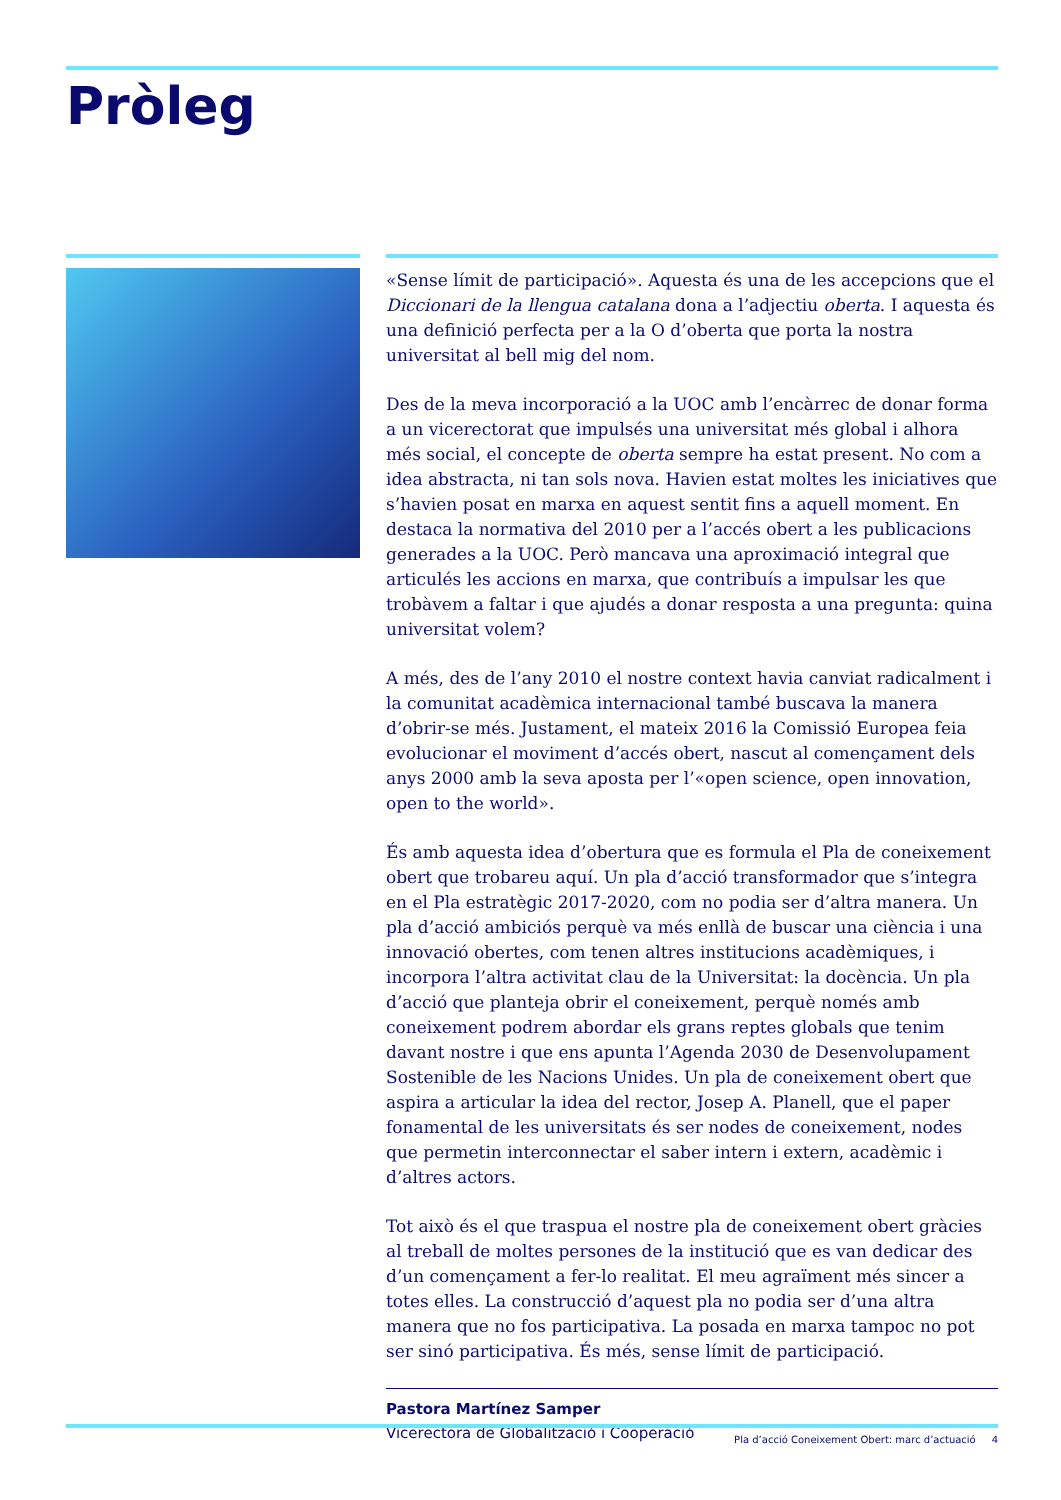Pròleg
«Sense límit de participació». Aquesta és una de les accepcions que el Diccionari de la llengua catalana dona a l’adjectiu oberta. I aquesta és una definició perfecta per a la O d’oberta que porta la nostra universitat al bell mig del nom.
Des de la meva incorporació a la UOC amb l’encàrrec de donar forma a un vicerectorat que impulsés una universitat més global i alhora més social, el concepte de oberta sempre ha estat present. No com a idea abstracta, ni tan sols nova. Havien estat moltes les iniciatives que s’havien posat en marxa en aquest sentit fins a aquell moment. En destaca la normativa del 2010 per a l’accés obert a les publicacions generades a la UOC. Però mancava una aproximació integral que articulés les accions en marxa, que contribuís a impulsar les que trobàvem a faltar i que ajudés a donar resposta a una pregunta: quina universitat volem?
A més, des de l’any 2010 el nostre context havia canviat radicalment i la comunitat acadèmica internacional també buscava la manera d’obrir-se més. Justament, el mateix 2016 la Comissió Europea feia evolucionar el moviment d’accés obert, nascut al començament dels anys 2000 amb la seva aposta per l’«open science, open innovation, open to the world».
És amb aquesta idea d’obertura que es formula el Pla de coneixement obert que trobareu aquí. Un pla d’acció transformador que s’integra en el Pla estratègic 2017-2020, com no podia ser d’altra manera. Un pla d’acció ambiciós perquè va més enllà de buscar una ciència i una innovació obertes, com tenen altres institucions acadèmiques, i incorpora l’altra activitat clau de la Universitat: la docència. Un pla d’acció que planteja obrir el coneixement, perquè només amb coneixement podrem abordar els grans reptes globals que tenim davant nostre i que ens apunta l’Agenda 2030 de Desenvolupament Sostenible de les Nacions Unides. Un pla de coneixement obert que aspira a articular la idea del rector, Josep A. Planell, que el paper fonamental de les universitats és ser nodes de coneixement, nodes que permetin interconnectar el saber intern i extern, acadèmic i d’altres actors.
Tot això és el que traspua el nostre pla de coneixement obert gràcies al treball de moltes persones de la institució que es van dedicar des d’un començament a fer-lo realitat. El meu agraïment més sincer a totes elles. La construcció d’aquest pla no podia ser d’una altra manera que no fos participativa. La posada en marxa tampoc no pot ser sinó participativa. És més, sense límit de participació.
Pastora Martínez Samper
Vicerectora de Globalització i Cooperació
Pla d’acció Coneixement Obert: marc d’actuació 4